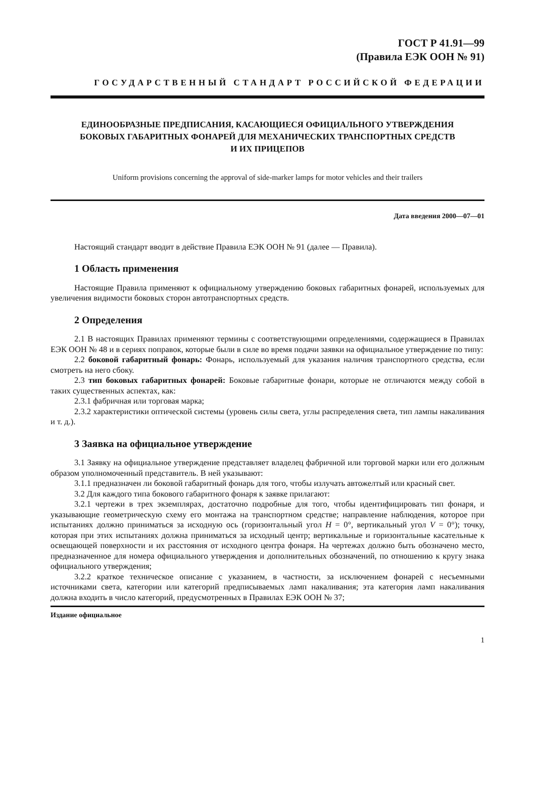ГОСТ Р 41.91—99
(Правила ЕЭК ООН № 91)
ГОСУДАРСТВЕННЫЙ СТАНДАРТ РОССИЙСКОЙ ФЕДЕРАЦИИ
ЕДИНООБРАЗНЫЕ ПРЕДПИСАНИЯ, КАСАЮЩИЕСЯ ОФИЦИАЛЬНОГО УТВЕРЖДЕНИЯ
БОКОВЫХ ГАБАРИТНЫХ ФОНАРЕЙ ДЛЯ МЕХАНИЧЕСКИХ ТРАНСПОРТНЫХ СРЕДСТВ
И ИХ ПРИЦЕПОВ
Uniform provisions concerning the approval of side-marker lamps for motor vehicles and their trailers
Дата введения 2000—07—01
Настоящий стандарт вводит в действие Правила ЕЭК ООН № 91 (далее — Правила).
1 Область применения
Настоящие Правила применяют к официальному утверждению боковых габаритных фонарей, используемых для увеличения видимости боковых сторон автотранспортных средств.
2 Определения
2.1 В настоящих Правилах применяют термины с соответствующими определениями, содержащиеся в Правилах ЕЭК ООН № 48 и в сериях поправок, которые были в силе во время подачи заявки на официальное утверждение по типу:
2.2 боковой габаритный фонарь: Фонарь, используемый для указания наличия транспортного средства, если смотреть на него сбоку.
2.3 тип боковых габаритных фонарей: Боковые габаритные фонари, которые не отличаются между собой в таких существенных аспектах, как:
2.3.1 фабричная или торговая марка;
2.3.2 характеристики оптической системы (уровень силы света, углы распределения света, тип лампы накаливания и т. д.).
3 Заявка на официальное утверждение
3.1 Заявку на официальное утверждение представляет владелец фабричной или торговой марки или его должным образом уполномоченный представитель. В ней указывают:
3.1.1 предназначен ли боковой габаритный фонарь для того, чтобы излучать автожелтый или красный свет.
3.2 Для каждого типа бокового габаритного фонаря к заявке прилагают:
3.2.1 чертежи в трех экземплярах, достаточно подробные для того, чтобы идентифицировать тип фонаря, и указывающие геометрическую схему его монтажа на транспортном средстве; направление наблюдения, которое при испытаниях должно приниматься за исходную ось (горизонтальный угол H = 0°, вертикальный угол V = 0°); точку, которая при этих испытаниях должна приниматься за исходный центр; вертикальные и горизонтальные касательные к освещающей поверхности и их расстояния от исходного центра фонаря. На чертежах должно быть обозначено место, предназначенное для номера официального утверждения и дополнительных обозначений, по отношению к кругу знака официального утверждения;
3.2.2 краткое техническое описание с указанием, в частности, за исключением фонарей с несъемными источниками света, категории или категорий предписываемых ламп накаливания; эта категория ламп накаливания должна входить в число категорий, предусмотренных в Правилах ЕЭК ООН № 37;
Издание официальное
1